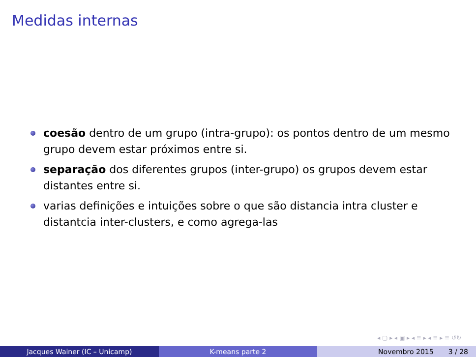Medidas internas
coesão dentro de um grupo (intra-grupo): os pontos dentro de um mesmo grupo devem estar próximos entre si.
separação dos diferentes grupos (inter-grupo) os grupos devem estar distantes entre si.
varias definições e intuições sobre o que são distancia intra cluster e distantcia inter-clusters, e como agrega-las
◂ ▢ ▸ ◂ ▣ ▸ ◂ ≡ ▸ ◂ ≡ ▸ ≡ ↺↻
Jacques Wainer (IC – Unicamp) K-means parte 2 Novembro 2015 3 / 28